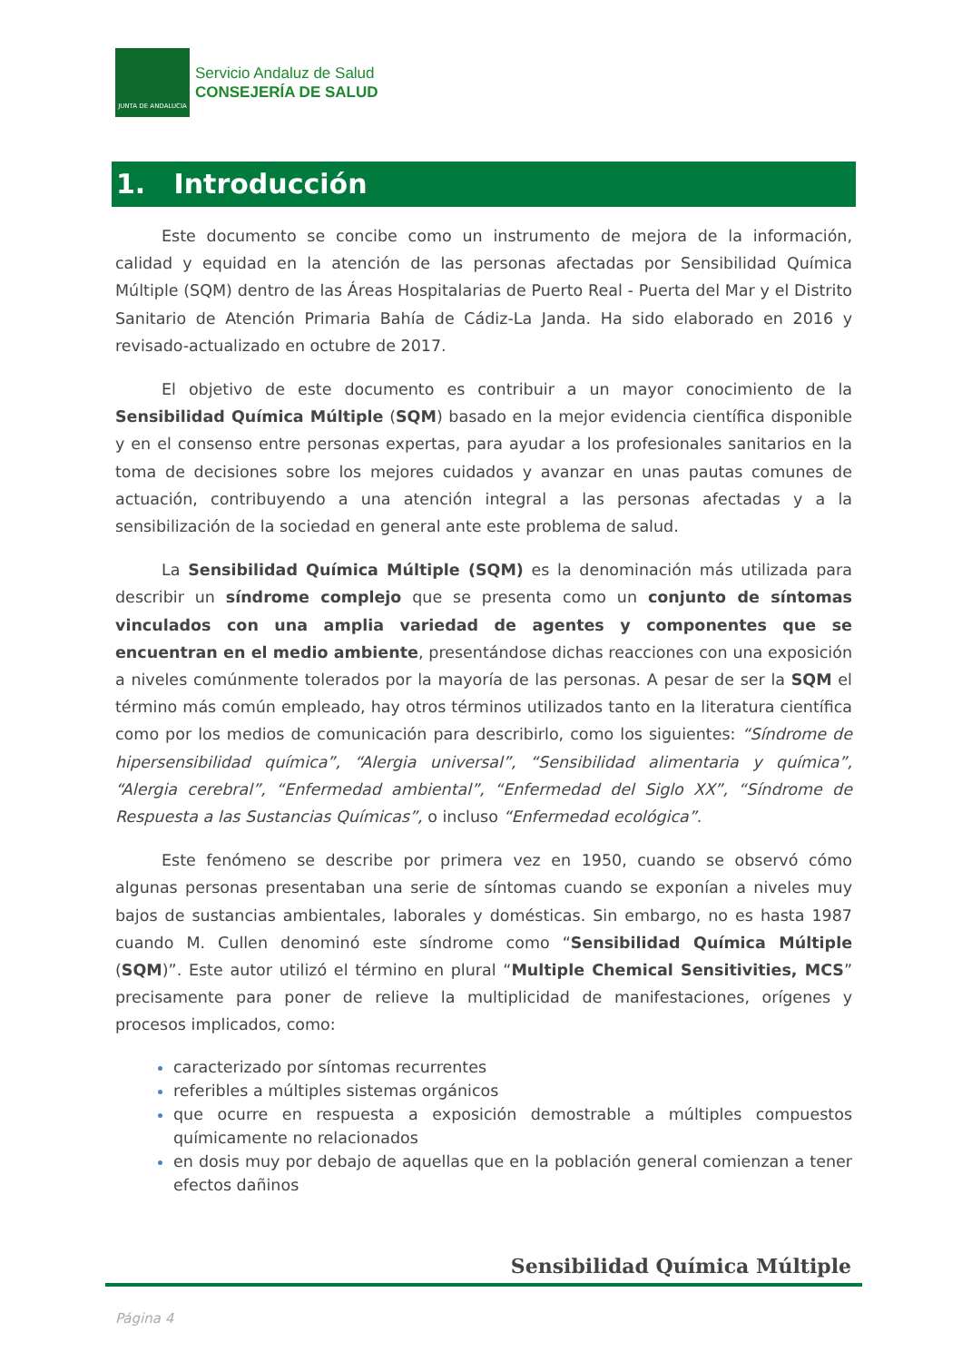JUNTA DE ANDALUCIA
Servicio Andaluz de Salud
CONSEJERÍA DE SALUD
1. Introducción
Este documento se concibe como un instrumento de mejora de la información, calidad y equidad en la atención de las personas afectadas por Sensibilidad Química Múltiple (SQM) dentro de las Áreas Hospitalarias de Puerto Real - Puerta del Mar y el Distrito Sanitario de Atención Primaria Bahía de Cádiz-La Janda. Ha sido elaborado en 2016 y revisado-actualizado en octubre de 2017.
El objetivo de este documento es contribuir a un mayor conocimiento de la Sensibilidad Química Múltiple (SQM) basado en la mejor evidencia científica disponible y en el consenso entre personas expertas, para ayudar a los profesionales sanitarios en la toma de decisiones sobre los mejores cuidados y avanzar en unas pautas comunes de actuación, contribuyendo a una atención integral a las personas afectadas y a la sensibilización de la sociedad en general ante este problema de salud.
La Sensibilidad Química Múltiple (SQM) es la denominación más utilizada para describir un síndrome complejo que se presenta como un conjunto de síntomas vinculados con una amplia variedad de agentes y componentes que se encuentran en el medio ambiente, presentándose dichas reacciones con una exposición a niveles comúnmente tolerados por la mayoría de las personas. A pesar de ser la SQM el término más común empleado, hay otros términos utilizados tanto en la literatura científica como por los medios de comunicación para describirlo, como los siguientes: “Síndrome de hipersensibilidad química”, “Alergia universal”, “Sensibilidad alimentaria y química”, “Alergia cerebral”, “Enfermedad ambiental”, “Enfermedad del Siglo XX”, “Síndrome de Respuesta a las Sustancias Químicas”, o incluso “Enfermedad ecológica”.
Este fenómeno se describe por primera vez en 1950, cuando se observó cómo algunas personas presentaban una serie de síntomas cuando se exponían a niveles muy bajos de sustancias ambientales, laborales y domésticas. Sin embargo, no es hasta 1987 cuando M. Cullen denominó este síndrome como “Sensibilidad Química Múltiple (SQM)”. Este autor utilizó el término en plural “Multiple Chemical Sensitivities, MCS” precisamente para poner de relieve la multiplicidad de manifestaciones, orígenes y procesos implicados, como:
caracterizado por síntomas recurrentes
referibles a múltiples sistemas orgánicos
que ocurre en respuesta a exposición demostrable a múltiples compuestos químicamente no relacionados
en dosis muy por debajo de aquellas que en la población general comienzan a tener efectos dañinos
Sensibilidad Química Múltiple
Página 4